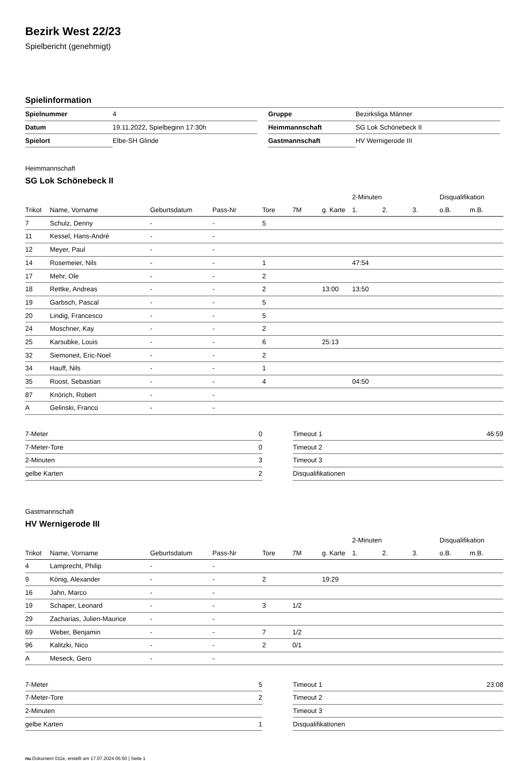Bezirk West 22/23
Spielbericht (genehmigt)
Spielinformation
| Spielnummer | 4 |
| Datum | 19.11.2022, Spielbeginn 17:30h |
| Spielort | Elbe-SH Glinde |
| Gruppe | Bezirksliga Männer |
| Heimmannschaft | SG Lok Schönebeck II |
| Gastmannschaft | HV Wernigerode III |
Heimmannschaft
SG Lok Schönebeck II
| | | | | | | | 2-Minuten | | | Disqualifikation | |
| Trikot | Name, Vorname | Geburtsdatum | Pass-Nr | Tore | 7M | g. Karte | 1. | 2. | 3. | o.B. | m.B. |
| 7 | Schulz, Denny | - | - | 5 | | | | | | | |
| 11 | Kessel, Hans-André | - | - | | | | | | | | |
| 12 | Meyer, Paul | - | - | | | | | | | | |
| 14 | Rosemeier, Nils | - | - | 1 | | | 47:54 | | | | |
| 17 | Mehr, Ole | - | - | 2 | | | | | | | |
| 18 | Rettke, Andreas | - | - | 2 | | 13:00 | 13:50 | | | | |
| 19 | Garbsch, Pascal | - | - | 5 | | | | | | | |
| 20 | Lindig, Francesco | - | - | 5 | | | | | | | |
| 24 | Moschner, Kay | - | - | 2 | | | | | | | |
| 25 | Karsubke, Louis | - | - | 6 | | 25:13 | | | | | |
| 32 | Siemoneit, Eric-Noel | - | - | 2 | | | | | | | |
| 34 | Hauff, Nils | - | - | 1 | | | | | | | |
| 35 | Roost, Sebastian | - | - | 4 | | | 04:50 | | | | |
| 87 | Knörich, Robert | - | - | | | | | | | | |
| A | Gelinski, Franco | - | - | | | | | | | | |
| 7-Meter | 0 |
| 7-Meter-Tore | 0 |
| 2-Minuten | 3 |
| gelbe Karten | 2 |
| Timeout 1 | 46:59 |
| Timeout 2 | |
| Timeout 3 | |
| Disqualifikationen | |
Gastmannschaft
HV Wernigerode III
| | | | | | | | 2-Minuten | | | Disqualifikation | |
| Trikot | Name, Vorname | Geburtsdatum | Pass-Nr | Tore | 7M | g. Karte | 1. | 2. | 3. | o.B. | m.B. |
| 4 | Lamprecht, Philip | - | - | | | | | | | | |
| 9 | König, Alexander | - | - | 2 | | 19:29 | | | | | |
| 16 | Jahn, Marco | - | - | | | | | | | | |
| 19 | Schaper, Leonard | - | - | 3 | 1/2 | | | | | | |
| 29 | Zacharias, Julien-Maurice | - | - | | | | | | | | |
| 69 | Weber, Benjamin | - | - | 7 | 1/2 | | | | | | |
| 96 | Kalitzki, Nico | - | - | 2 | 0/1 | | | | | | |
| A | Meseck, Gero | - | - | | | | | | | | |
| 7-Meter | 5 |
| 7-Meter-Tore | 2 |
| 2-Minuten | |
| gelbe Karten | 1 |
| Timeout 1 | 23:08 |
| Timeout 2 | |
| Timeout 3 | |
| Disqualifikationen | |
nu.Dokument 011e, erstellt am 17.07.2024 05:50 | Seite 1